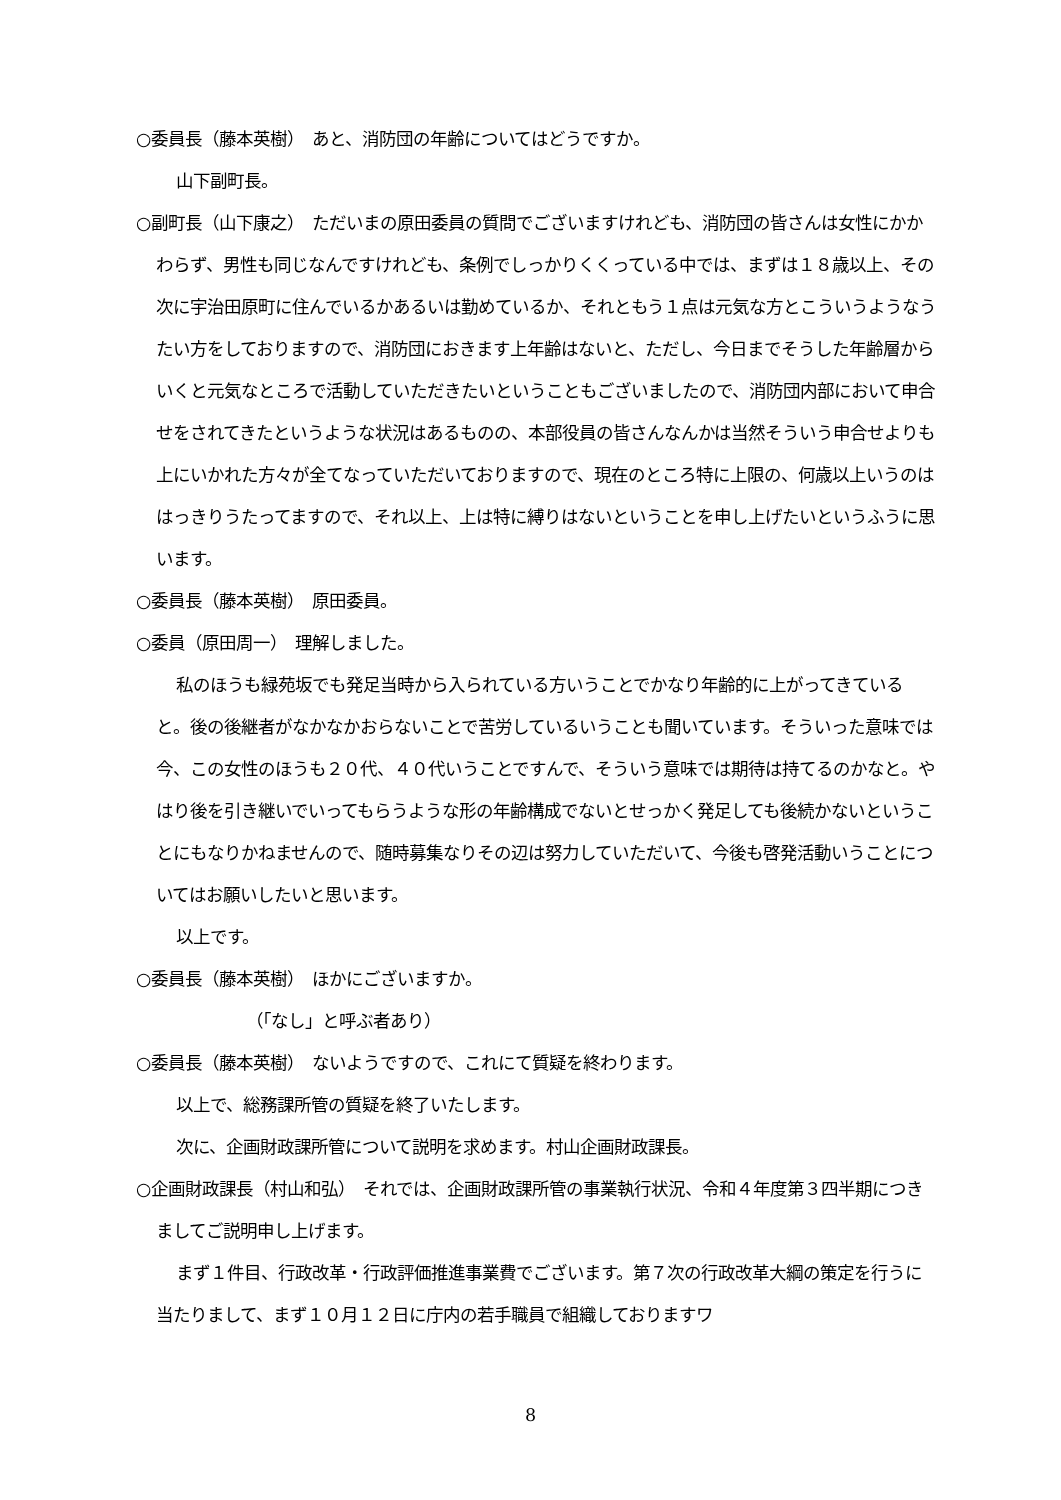○委員長（藤本英樹）　あと、消防団の年齢についてはどうですか。
山下副町長。
○副町長（山下康之）　ただいまの原田委員の質問でございますけれども、消防団の皆さんは女性にかかわらず、男性も同じなんですけれども、条例でしっかりくくっている中では、まずは１８歳以上、その次に宇治田原町に住んでいるかあるいは勤めているか、それともう１点は元気な方とこういうようなうたい方をしておりますので、消防団におきます上年齢はないと、ただし、今日までそうした年齢層からいくと元気なところで活動していただきたいということもございましたので、消防団内部において申合せをされてきたというような状況はあるものの、本部役員の皆さんなんかは当然そういう申合せよりも上にいかれた方々が全てなっていただいておりますので、現在のところ特に上限の、何歳以上いうのははっきりうたってますので、それ以上、上は特に縛りはないということを申し上げたいというふうに思います。
○委員長（藤本英樹）　原田委員。
○委員（原田周一）　理解しました。
私のほうも緑苑坂でも発足当時から入られている方いうことでかなり年齢的に上がってきていると。後の後継者がなかなかおらないことで苦労しているいうことも聞いています。そういった意味では今、この女性のほうも２０代、４０代いうことですんで、そういう意味では期待は持てるのかなと。やはり後を引き継いでいってもらうような形の年齢構成でないとせっかく発足しても後続かないということにもなりかねませんので、随時募集なりその辺は努力していただいて、今後も啓発活動いうことについてはお願いしたいと思います。
以上です。
○委員長（藤本英樹）　ほかにございますか。
（「なし」と呼ぶ者あり）
○委員長（藤本英樹）　ないようですので、これにて質疑を終わります。
以上で、総務課所管の質疑を終了いたします。
次に、企画財政課所管について説明を求めます。村山企画財政課長。
○企画財政課長（村山和弘）　それでは、企画財政課所管の事業執行状況、令和４年度第３四半期につきましてご説明申し上げます。
まず１件目、行政改革・行政評価推進事業費でございます。第７次の行政改革大綱の策定を行うに当たりまして、まず１０月１２日に庁内の若手職員で組織しておりますワ
8